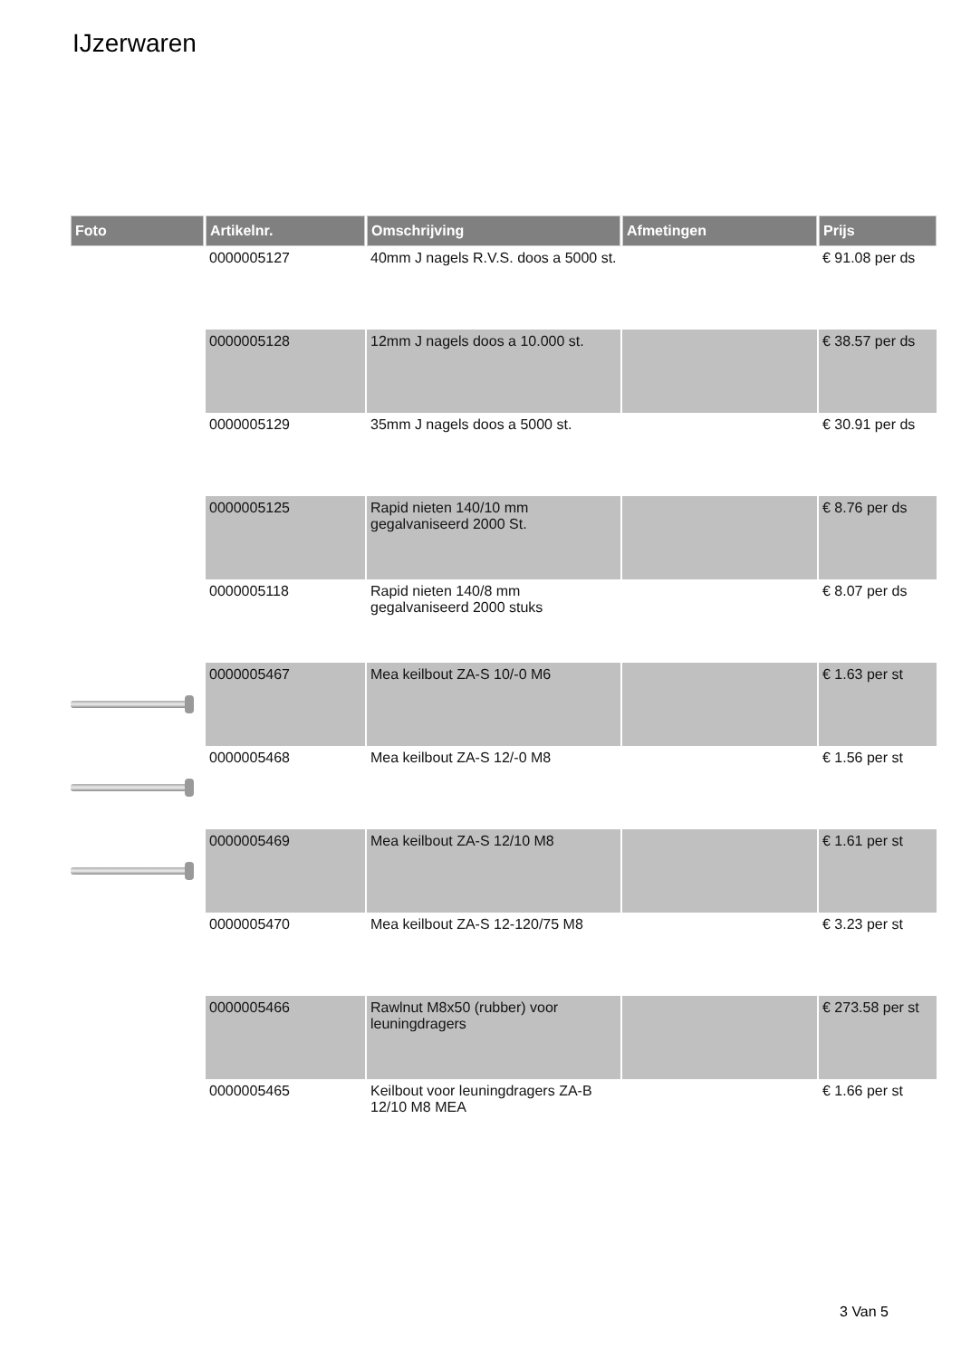IJzerwaren
| Foto | Artikelnr. | Omschrijving | Afmetingen | Prijs |
| --- | --- | --- | --- | --- |
| | 0000005127 | 40mm J nagels R.V.S. doos a 5000 st. | | € 91.08 per ds |
| | 0000005128 | 12mm J nagels doos a 10.000 st. | | € 38.57 per ds |
| | 0000005129 | 35mm J nagels doos a 5000 st. | | € 30.91 per ds |
| | 0000005125 | Rapid nieten 140/10 mm gegalvaniseerd 2000 St. | | € 8.76 per ds |
| | 0000005118 | Rapid nieten 140/8 mm gegalvaniseerd 2000 stuks | | € 8.07 per ds |
| | 0000005467 | Mea keilbout ZA-S 10/-0 M6 | | € 1.63 per st |
| | 0000005468 | Mea keilbout ZA-S 12/-0 M8 | | € 1.56 per st |
| | 0000005469 | Mea keilbout ZA-S 12/10 M8 | | € 1.61 per st |
| | 0000005470 | Mea keilbout ZA-S 12-120/75 M8 | | € 3.23 per st |
| | 0000005466 | Rawlnut M8x50 (rubber) voor leuningdragers | | € 273.58 per st |
| | 0000005465 | Keilbout voor leuningdragers ZA-B 12/10 M8 MEA | | € 1.66 per st |
3 Van 5